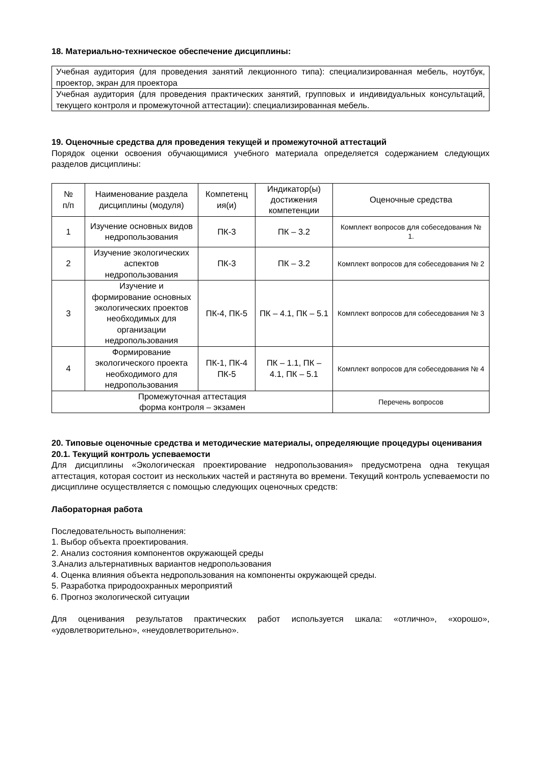18. Материально-техническое обеспечение дисциплины:
| Учебная аудитория (для проведения занятий лекционного типа): специализированная мебель, ноутбук, проектор, экран для проектора |
| Учебная аудитория (для проведения практических занятий, групповых и индивидуальных консультаций, текущего контроля и промежуточной аттестации): специализированная мебель. |
19. Оценочные средства для проведения текущей и промежуточной аттестаций
Порядок оценки освоения обучающимися учебного материала определяется содержанием следующих разделов дисциплины:
| № п/п | Наименование раздела дисциплины (модуля) | Компетенц ия(и) | Индикатор(ы) достижения компетенции | Оценочные средства |
| --- | --- | --- | --- | --- |
| 1 | Изучение основных видов недропользования | ПК-3 | ПК – 3.2 | Комплект вопросов для собеседования № 1. |
| 2 | Изучение экологических аспектов недропользования | ПК-3 | ПК – 3.2 | Комплект вопросов для собеседования № 2 |
| 3 | Изучение и формирование основных экологических проектов необходимых для организации недропользования | ПК-4, ПК-5 | ПК – 4.1, ПК – 5.1 | Комплект вопросов для собеседования № 3 |
| 4 | Формирование экологического проекта необходимого для недропользования | ПК-1, ПК-4 ПК-5 | ПК – 1.1, ПК – 4.1, ПК – 5.1 | Комплект вопросов для собеседования № 4 |
| Промежуточная аттестация форма контроля – экзамен | | | | Перечень вопросов |
20. Типовые оценочные средства и методические материалы, определяющие процедуры оценивания
20.1. Текущий контроль успеваемости
Для дисциплины «Экологическая проектирование недропользования» предусмотрена одна текущая аттестация, которая состоит из нескольких частей и растянута во времени. Текущий контроль успеваемости по дисциплине осуществляется с помощью следующих оценочных средств:
Лабораторная работа
Последовательность выполнения:
1. Выбор объекта проектирования.
2. Анализ состояния компонентов окружающей среды
3.Анализ альтернативных вариантов недропользования
4. Оценка влияния объекта недропользования на компоненты окружающей среды.
5. Разработка природоохранных мероприятий
6. Прогноз экологической ситуации
Для оценивания результатов практических работ используется шкала: «отлично», «хорошо», «удовлетворительно», «неудовлетворительно».